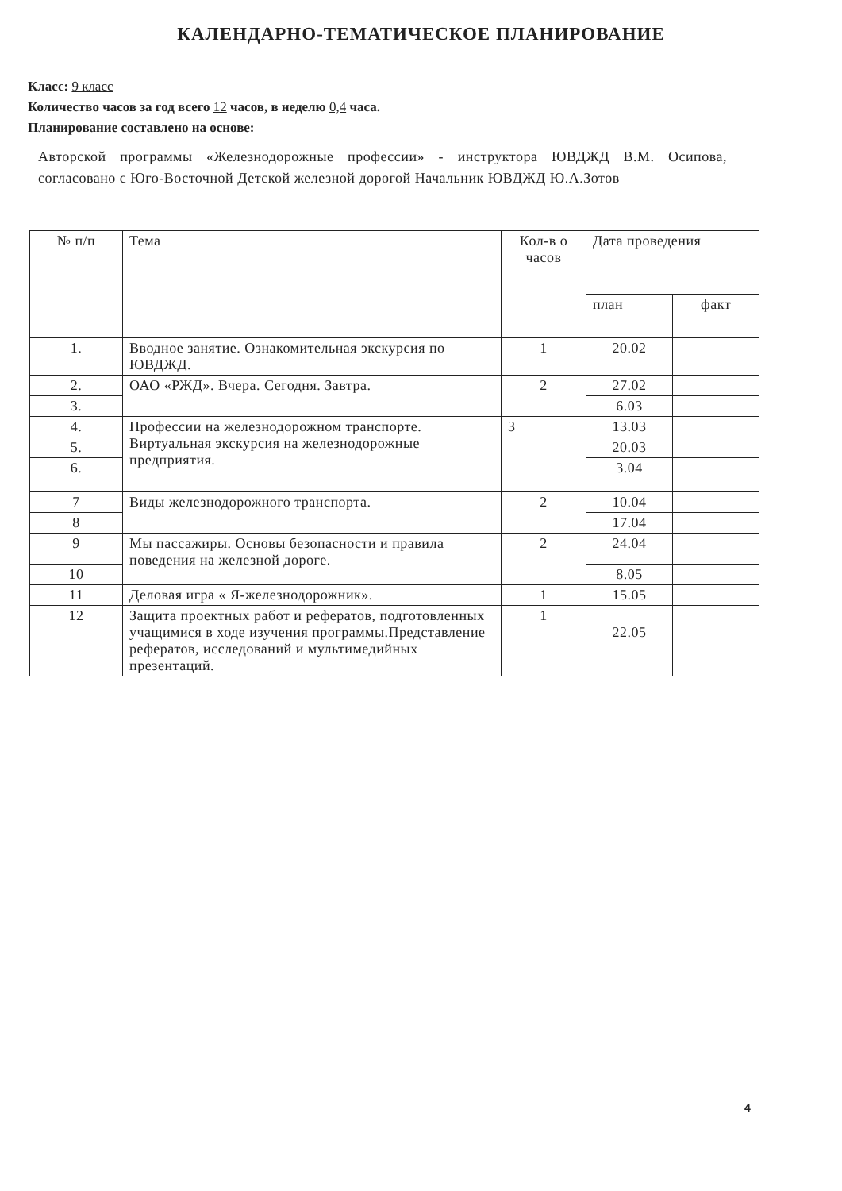КАЛЕНДАРНО-ТЕМАТИЧЕСКОЕ ПЛАНИРОВАНИЕ
Класс: 9 класс
Количество часов за год всего 12 часов, в неделю 0,4 часа.
Планирование составлено на основе:
Авторской программы «Железнодорожные профессии» - инструктора ЮВДЖД В.М. Осипова, согласовано с Юго-Восточной Детской железной дорогой Начальник ЮВДЖД Ю.А.Зотов
| № п/п | Тема | Кол-в о часов | Дата проведения | |
| --- | --- | --- | --- | --- |
| | | | план | факт |
| 1. | Вводное занятие. Ознакомительная экскурсия по ЮВДЖД. | 1 | 20.02 | |
| 2. | ОАО «РЖД». Вчера. Сегодня. Завтра. | 2 | 27.02 | |
| 3. | | | 6.03 | |
| 4. | Профессии на железнодорожном транспорте. Виртуальная экскурсия на железнодорожные предприятия. | 3 | 13.03 | |
| 5. | | | 20.03 | |
| 6. | | | 3.04 | |
| 7 | Виды железнодорожного транспорта. | 2 | 10.04 | |
| 8 | | | 17.04 | |
| 9 | Мы пассажиры. Основы безопасности и правила поведения на железной дороге. | 2 | 24.04 | |
| 10 | | | 8.05 | |
| 11 | Деловая игра « Я-железнодорожник». | 1 | 15.05 | |
| 12 | Защита проектных работ и рефератов, подготовленных учащимися в ходе изучения программы.Представление рефератов, исследований и мультимедийных презентаций. | 1 | 22.05 | |
4